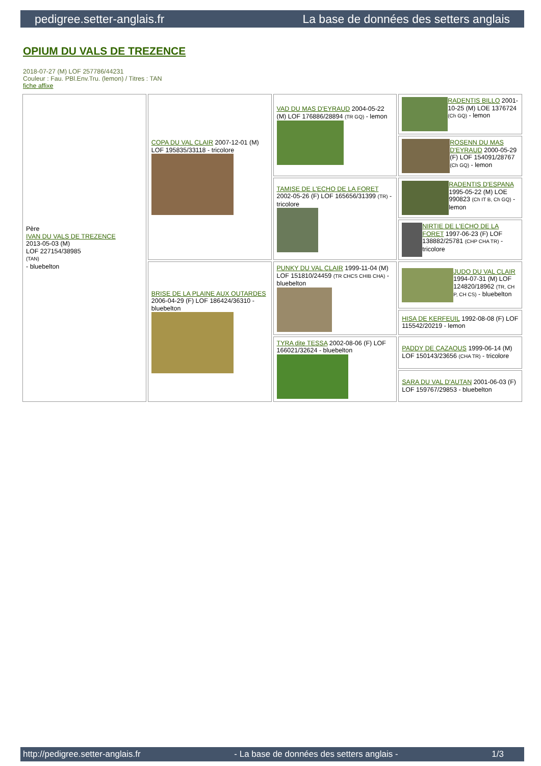pedigree.setter-anglais.fr La base de données des setters anglais
OPIUM DU VALS DE TREZENCE
2018-07-27 (M) LOF 257786/44231
Couleur : Fau. PBl.Env.Tru. (lemon) / Titres : TAN
fiche affixe
| Père IVAN DU VALS DE TREZENCE 2013-05-03 (M) LOF 227154/38985 (TAN) - bluebelton | COPA DU VAL CLAIR 2007-12-01 (M) LOF 195835/33118 - tricolore | VAD DU MAS D'EYRAUD 2004-05-22 (M) LOF 176886/28894 (TR GQ) - lemon | RADENTIS BILLO 2001-10-25 (M) LOE 1376724 (Ch GQ) - lemon |
| | | | ROSENN DU MAS D'EYRAUD 2000-05-29 (F) LOF 154091/28767 (Ch GQ) - lemon |
| | | TAMISE DE L'ECHO DE LA FORET 2002-05-26 (F) LOF 165656/31399 (TR) - tricolore | RADENTIS D'ESPANA 1995-05-22 (M) LOE 990823 (Ch IT B, Ch GQ) - lemon |
| | | | NIRTIE DE L'ECHO DE LA FORET 1997-06-23 (F) LOF 138882/25781 (CHP CHA TR) - tricolore |
| | BRISE DE LA PLAINE AUX OUTARDES 2006-04-29 (F) LOF 186424/36310 - bluebelton | PUNKY DU VAL CLAIR 1999-11-04 (M) LOF 151810/24459 (TR CHCS CHIB CHA) - bluebelton | JUDO DU VAL CLAIR 1994-07-31 (M) LOF 124820/18962 (TR, CH P, CH CS) - bluebelton |
| | | | HISA DE KERFEUIL 1992-08-08 (F) LOF 115542/20219 - lemon |
| | | TYRA dite TESSA 2002-08-06 (F) LOF 166021/32624 - bluebelton | PADDY DE CAZAOUS 1999-06-14 (M) LOF 150143/23656 (CHA TR) - tricolore |
| | | | SARA DU VAL D'AUTAN 2001-06-03 (F) LOF 159767/29853 - bluebelton |
http://pedigree.setter-anglais.fr - La base de données des setters anglais - 1/3